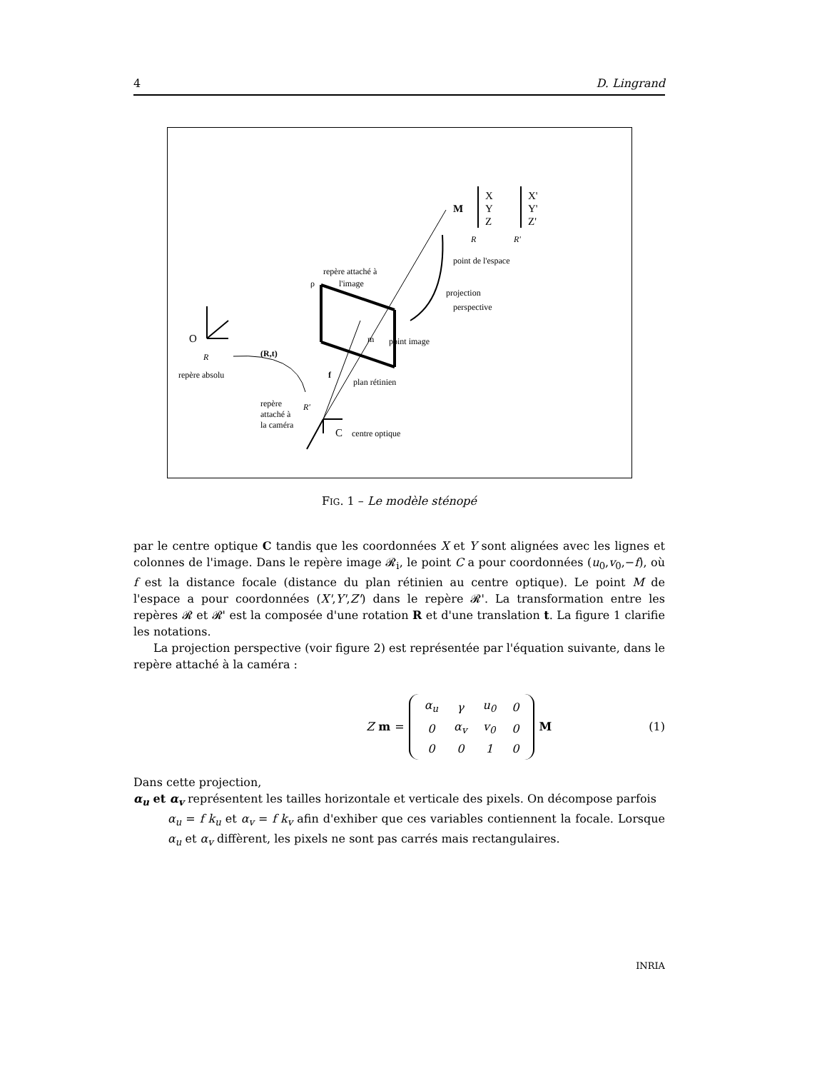4 D. Lingrand
M
X
Y
Z
X'
Y'
Z'
R
R'
point de l'espace
repère attaché à
l'image
ρ
projection
perspective
point image
m
O
R
(R,t)
repère absolu
f
plan rétinien
R'
repère
attaché à
la caméra
C
centre optique
FIG. 1 – Le modèle sténopé
par le centre optique C tandis que les coordonnées X et Y sont alignées avec les lignes et colonnes de l'image. Dans le repère image 𝓡<sub>i</sub>, le point C a pour coordonnées (u<sub>0</sub>,v<sub>0</sub>,−f), où f est la distance focale (distance du plan rétinien au centre optique). Le point M de l'espace a pour coordonnées (X',Y',Z') dans le repère 𝓡'. La transformation entre les repères 𝓡 et 𝓡' est la composée d'une rotation R et d'une translation t. La figure 1 clarifie les notations.
La projection perspective (voir figure 2) est représentée par l'équation suivante, dans le repère attaché à la caméra :
Z m =
| α<sub>u</sub> | γ | u<sub>0</sub> | 0 |
| 0 | α<sub>v</sub> | v<sub>0</sub> | 0 |
| 0 | 0 | 1 | 0 |
M
(1)
Dans cette projection,
α<sub>u</sub> et α<sub>v</sub> représentent les tailles horizontale et verticale des pixels. On décompose parfois
α<sub>u</sub> = f k<sub>u</sub> et α<sub>v</sub> = f k<sub>v</sub> afin d'exhiber que ces variables contiennent la focale. Lorsque α<sub>u</sub> et α<sub>v</sub> diffèrent, les pixels ne sont pas carrés mais rectangulaires.
INRIA